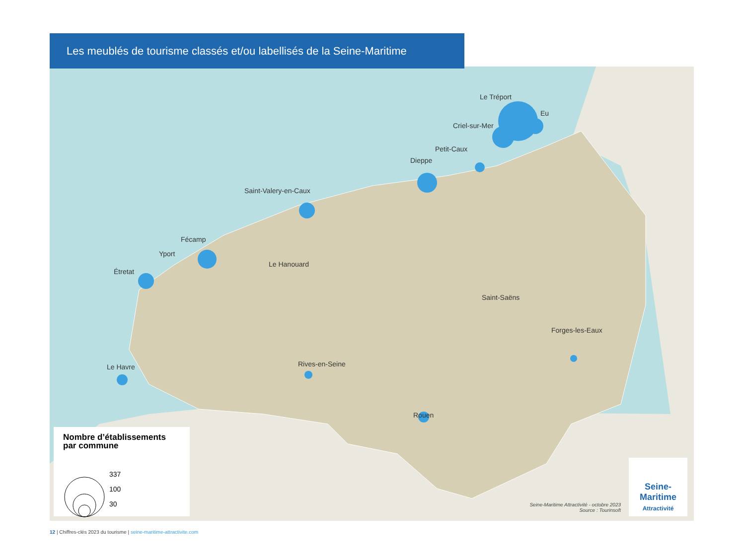Le Tréport
Eu
Criel-sur-Mer
Petit-Caux
Dieppe
Saint-Valery-en-Caux
Fécamp
Yport
Étretat
Le Hanouard
Saint-Saëns
Forges-les-Eaux
Le Havre Rives-en-Seine
Rouen
Les meublés de tourisme classés et/ou labellisés de la Seine-Maritime
Nombre d’établissements
par commune
337
100
30
Seine-Maritime Attractivité - octobre 2023
Source : Tourinsoft
Seine-
Maritime
Attractivité
12 | Chiffres-clés 2023 du tourisme | seine-maritime-attractivite.com